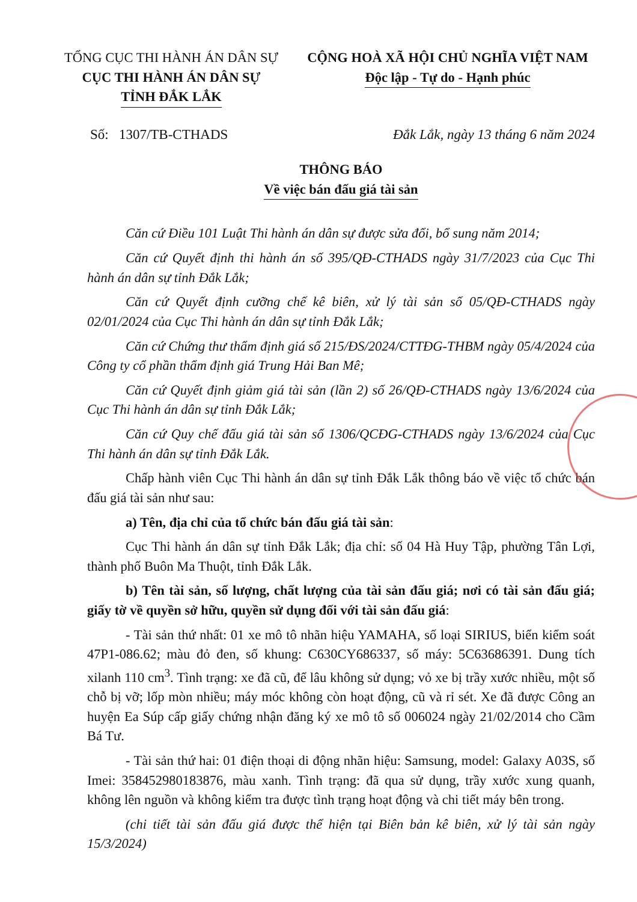TỔNG CỤC THI HÀNH ÁN DÂN SỰ
CỤC THI HÀNH ÁN DÂN SỰ
TỈNH ĐẮK LẮK
CỘNG HOÀ XÃ HỘI CHỦ NGHĨA VIỆT NAM
Độc lập - Tự do - Hạnh phúc
Số: 1307/TB-CTHADS Đắk Lắk, ngày 13 tháng 6 năm 2024
THÔNG BÁO
Về việc bán đấu giá tài sản
Căn cứ Điều 101 Luật Thi hành án dân sự được sửa đổi, bổ sung năm 2014;
Căn cứ Quyết định thi hành án số 395/QĐ-CTHADS ngày 31/7/2023 của Cục Thi hành án dân sự tỉnh Đắk Lắk;
Căn cứ Quyết định cưỡng chế kê biên, xử lý tài sản số 05/QĐ-CTHADS ngày 02/01/2024 của Cục Thi hành án dân sự tỉnh Đắk Lắk;
Căn cứ Chứng thư thẩm định giá số 215/ĐS/2024/CTTĐG-THBM ngày 05/4/2024 của Công ty cổ phần thẩm định giá Trung Hải Ban Mê;
Căn cứ Quyết định giảm giá tài sản (lần 2) số 26/QĐ-CTHADS ngày 13/6/2024 của Cục Thi hành án dân sự tỉnh Đắk Lắk;
Căn cứ Quy chế đấu giá tài sản số 1306/QCĐG-CTHADS ngày 13/6/2024 của Cục Thi hành án dân sự tỉnh Đắk Lắk.
Chấp hành viên Cục Thi hành án dân sự tỉnh Đắk Lắk thông báo về việc tổ chức bán đấu giá tài sản như sau:
a) Tên, địa chỉ của tổ chức bán đấu giá tài sản:
Cục Thi hành án dân sự tỉnh Đắk Lắk; địa chỉ: số 04 Hà Huy Tập, phường Tân Lợi, thành phố Buôn Ma Thuột, tỉnh Đắk Lắk.
b) Tên tài sản, số lượng, chất lượng của tài sản đấu giá; nơi có tài sản đấu giá; giấy tờ về quyền sở hữu, quyền sử dụng đối với tài sản đấu giá:
- Tài sản thứ nhất: 01 xe mô tô nhãn hiệu YAMAHA, số loại SIRIUS, biển kiểm soát 47P1-086.62; màu đỏ đen, số khung: C630CY686337, số máy: 5C63686391. Dung tích xilanh 110 cm<sup>3</sup>. Tình trạng: xe đã cũ, để lâu không sử dụng; vỏ xe bị trầy xước nhiều, một số chỗ bị vỡ; lốp mòn nhiều; máy móc không còn hoạt động, cũ và rỉ sét. Xe đã được Công an huyện Ea Súp cấp giấy chứng nhận đăng ký xe mô tô số 006024 ngày 21/02/2014 cho Cầm Bá Tư.
- Tài sản thứ hai: 01 điện thoại di động nhãn hiệu: Samsung, model: Galaxy A03S, số Imei: 358452980183876, màu xanh. Tình trạng: đã qua sử dụng, trầy xước xung quanh, không lên nguồn và không kiểm tra được tình trạng hoạt động và chi tiết máy bên trong.
(chi tiết tài sản đấu giá được thể hiện tại Biên bản kê biên, xử lý tài sản ngày 15/3/2024)